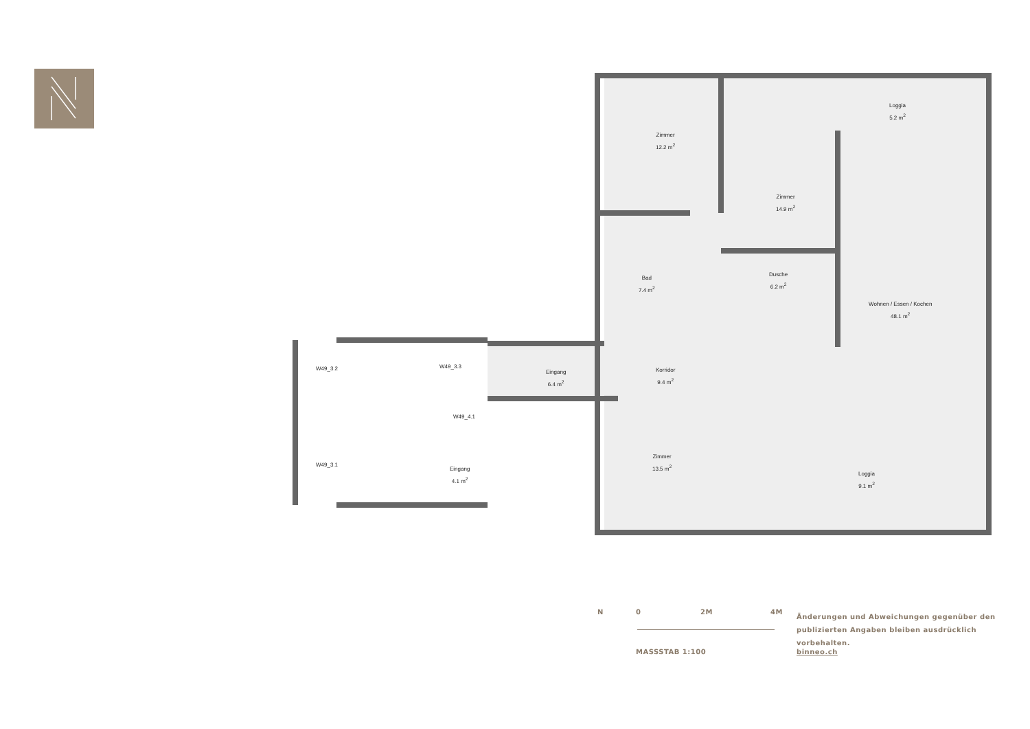Zimmer
12.2 m<sup>2</sup>
Zimmer
14.9 m<sup>2</sup>
Loggia
5.2 m<sup>2</sup>
Bad
7.4 m<sup>2</sup>
Dusche
6.2 m<sup>2</sup>
Wohnen / Essen / Kochen
48.1 m<sup>2</sup>
W49_3.3
Eingang
6.4 m<sup>2</sup>
Korridor
9.4 m<sup>2</sup>
W49_3.2
W49_4.1
Zimmer
13.5 m<sup>2</sup>
Loggia
9.1 m<sup>2</sup>
W49_3.1
Eingang
4.1 m<sup>2</sup>
N 0 2M 4M
MASSSTAB 1:100
Änderungen und Abweichungen gegenüber den
publizierten Angaben bleiben ausdrücklich vorbehalten.
binneo.ch